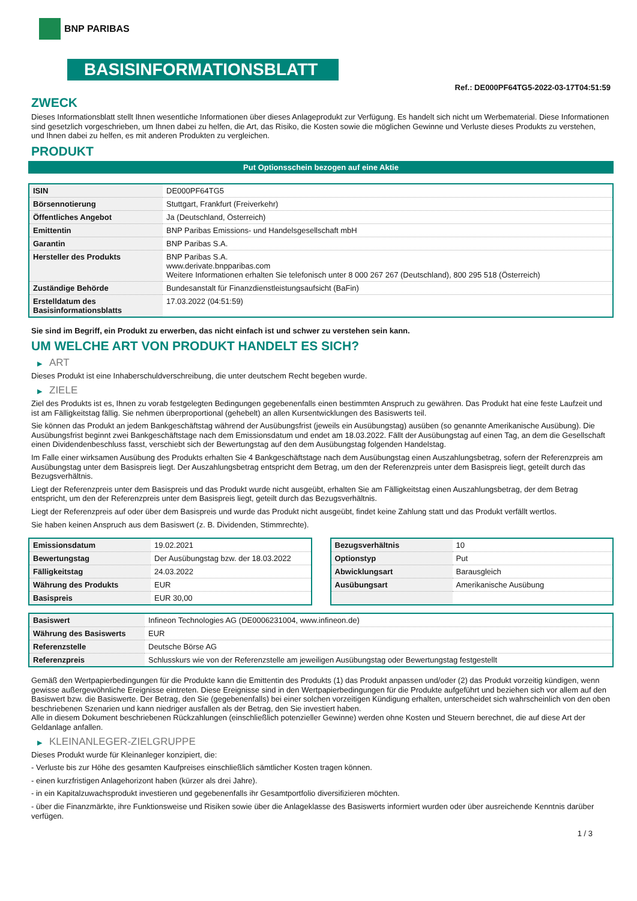BNP PARIBAS
BASISINFORMATIONSBLATT
Ref.: DE000PF64TG5-2022-03-17T04:51:59
ZWECK
Dieses Informationsblatt stellt Ihnen wesentliche Informationen über dieses Anlageprodukt zur Verfügung. Es handelt sich nicht um Werbematerial. Diese Informationen sind gesetzlich vorgeschrieben, um Ihnen dabei zu helfen, die Art, das Risiko, die Kosten sowie die möglichen Gewinne und Verluste dieses Produkts zu verstehen, und Ihnen dabei zu helfen, es mit anderen Produkten zu vergleichen.
PRODUKT
Put Optionsschein bezogen auf eine Aktie
| ISIN | DE000PF64TG5 |
| Börsennotierung | Stuttgart, Frankfurt (Freiverkehr) |
| Öffentliches Angebot | Ja (Deutschland, Österreich) |
| Emittentin | BNP Paribas Emissions- und Handelsgesellschaft mbH |
| Garantin | BNP Paribas S.A. |
| Hersteller des Produkts | BNP Paribas S.A. www.derivate.bnpparibas.com Weitere Informationen erhalten Sie telefonisch unter 8 000 267 267 (Deutschland), 800 295 518 (Österreich) |
| Zuständige Behörde | Bundesanstalt für Finanzdienstleistungsaufsicht (BaFin) |
| Erstelldatum des Basisinformationsblatts | 17.03.2022 (04:51:59) |
Sie sind im Begriff, ein Produkt zu erwerben, das nicht einfach ist und schwer zu verstehen sein kann.
UM WELCHE ART VON PRODUKT HANDELT ES SICH?
▶ ART
Dieses Produkt ist eine Inhaberschuldverschreibung, die unter deutschem Recht begeben wurde.
▶ ZIELE
Ziel des Produkts ist es, Ihnen zu vorab festgelegten Bedingungen gegebenenfalls einen bestimmten Anspruch zu gewähren. Das Produkt hat eine feste Laufzeit und ist am Fälligkeitstag fällig. Sie nehmen überproportional (gehebelt) an allen Kursentwicklungen des Basiswerts teil.
Sie können das Produkt an jedem Bankgeschäftstag während der Ausübungsfrist (jeweils ein Ausübungstag) ausüben (so genannte Amerikanische Ausübung). Die Ausübungsfrist beginnt zwei Bankgeschäftstage nach dem Emissionsdatum und endet am 18.03.2022. Fällt der Ausübungstag auf einen Tag, an dem die Gesellschaft einen Dividendenbeschluss fasst, verschiebt sich der Bewertungstag auf den dem Ausübungstag folgenden Handelstag.
Im Falle einer wirksamen Ausübung des Produkts erhalten Sie 4 Bankgeschäftstage nach dem Ausübungstag einen Auszahlungsbetrag, sofern der Referenzpreis am Ausübungstag unter dem Basispreis liegt. Der Auszahlungsbetrag entspricht dem Betrag, um den der Referenzpreis unter dem Basispreis liegt, geteilt durch das Bezugsverhältnis.
Liegt der Referenzpreis unter dem Basispreis und das Produkt wurde nicht ausgeübt, erhalten Sie am Fälligkeitstag einen Auszahlungsbetrag, der dem Betrag entspricht, um den der Referenzpreis unter dem Basispreis liegt, geteilt durch das Bezugsverhältnis.
Liegt der Referenzpreis auf oder über dem Basispreis und wurde das Produkt nicht ausgeübt, findet keine Zahlung statt und das Produkt verfällt wertlos.
Sie haben keinen Anspruch aus dem Basiswert (z. B. Dividenden, Stimmrechte).
| Emissionsdatum | 19.02.2021 |
| Bewertungstag | Der Ausübungstag bzw. der 18.03.2022 |
| Fälligkeitstag | 24.03.2022 |
| Währung des Produkts | EUR |
| Basispreis | EUR 30,00 |
| Bezugsverhältnis | 10 |
| Optionstyp | Put |
| Abwicklungsart | Barausgleich |
| Ausübungsart | Amerikanische Ausübung |
| Basiswert | Infineon Technologies AG (DE0006231004, www.infineon.de) |
| Währung des Basiswerts | EUR |
| Referenzstelle | Deutsche Börse AG |
| Referenzpreis | Schlusskurs wie von der Referenzstelle am jeweiligen Ausübungstag oder Bewertungstag festgestellt |
Gemäß den Wertpapierbedingungen für die Produkte kann die Emittentin des Produkts (1) das Produkt anpassen und/oder (2) das Produkt vorzeitig kündigen, wenn gewisse außergewöhnliche Ereignisse eintreten. Diese Ereignisse sind in den Wertpapierbedingungen für die Produkte aufgeführt und beziehen sich vor allem auf den Basiswert bzw. die Basiswerte. Der Betrag, den Sie (gegebenenfalls) bei einer solchen vorzeitigen Kündigung erhalten, unterscheidet sich wahrscheinlich von den oben beschriebenen Szenarien und kann niedriger ausfallen als der Betrag, den Sie investiert haben.
Alle in diesem Dokument beschriebenen Rückzahlungen (einschließlich potenzieller Gewinne) werden ohne Kosten und Steuern berechnet, die auf diese Art der Geldanlage anfallen.
▶ KLEINANLEGER-ZIELGRUPPE
Dieses Produkt wurde für Kleinanleger konzipiert, die:
- Verluste bis zur Höhe des gesamten Kaufpreises einschließlich sämtlicher Kosten tragen können.
- einen kurzfristigen Anlagehorizont haben (kürzer als drei Jahre).
- in ein Kapitalzuwachsprodukt investieren und gegebenenfalls ihr Gesamtportfolio diversifizieren möchten.
- über die Finanzmärkte, ihre Funktionsweise und Risiken sowie über die Anlageklasse des Basiswerts informiert wurden oder über ausreichende Kenntnis darüber verfügen.
1 / 3